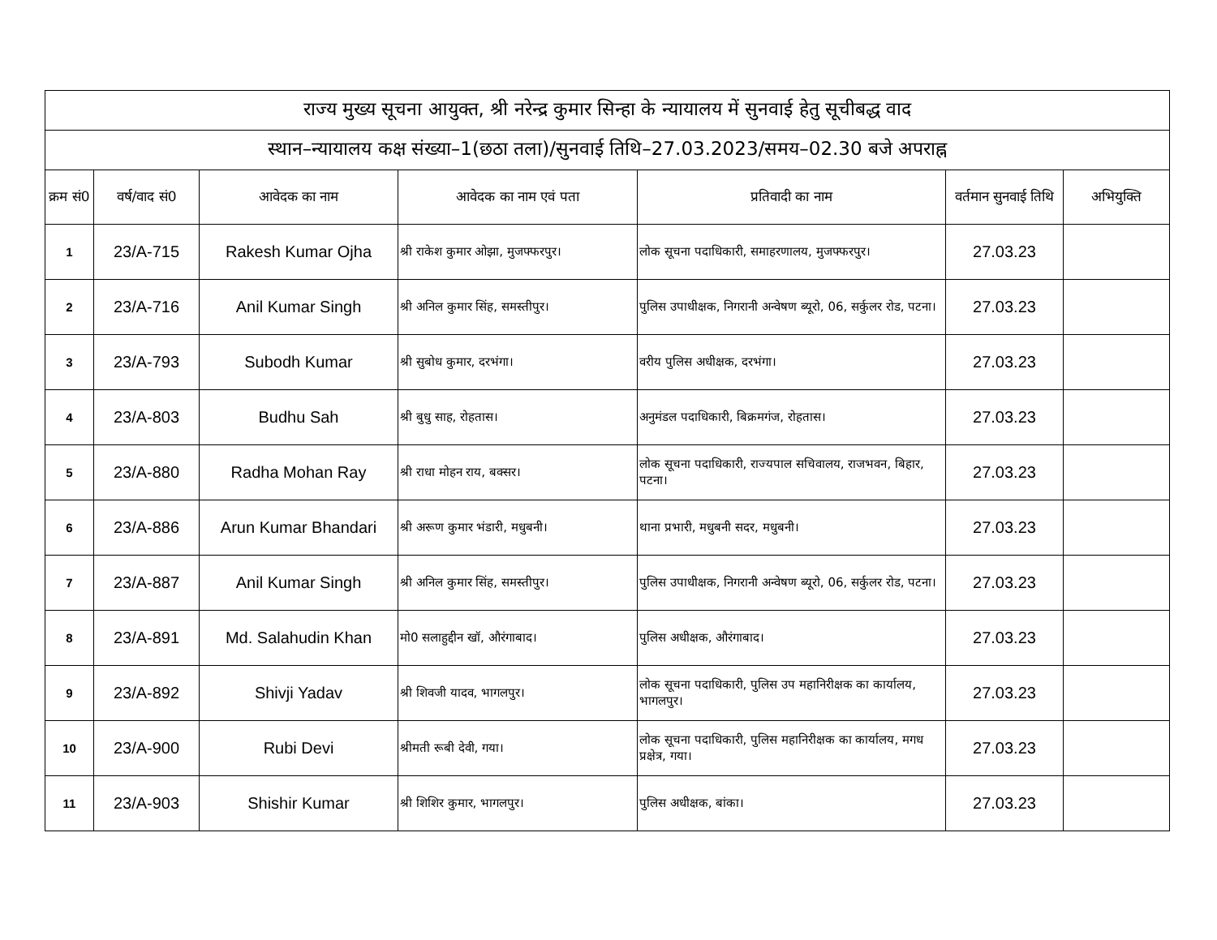| राज्य मुख्य सूचना आयुक्त, श्री नरेन्द्र कुमार सिन्हा के न्यायालय में सुनवाई हेतु सूचीबद्ध वाद | | | | | | |
| --- | --- | --- | --- | --- | --- | --- |
| स्थान–न्यायालय कक्ष संख्या–1(छठा तला)/सुनवाई तिथि–27.03.2023/समय–02.30 बजे अपराह्न | | | | | | |
| क्रम सं0 | वर्ष/वाद सं0 | आवेदक का नाम | आवेदक का नाम एवं पता | प्रतिवादी का नाम | वर्तमान सुनवाई तिथि | अभियुक्ति |
| 1 | 23/A-715 | Rakesh Kumar Ojha | श्री राकेश कुमार ओझा, मुजफ्फरपुर। | लोक सूचना पदाधिकारी, समाहरणालय, मुजफ्फरपुर। | 27.03.23 | |
| 2 | 23/A-716 | Anil Kumar Singh | श्री अनिल कुमार सिंह, समस्तीपुर। | पुलिस उपाधीक्षक, निगरानी अन्वेषण ब्यूरो, 06, सर्कुलर रोड, पटना। | 27.03.23 | |
| 3 | 23/A-793 | Subodh Kumar | श्री सुबोध कुमार, दरभंगा। | वरीय पुलिस अधीक्षक, दरभंगा। | 27.03.23 | |
| 4 | 23/A-803 | Budhu Sah | श्री बुधु साह, रोहतास। | अनुमंडल पदाधिकारी, बिक्रमगंज, रोहतास। | 27.03.23 | |
| 5 | 23/A-880 | Radha Mohan Ray | श्री राधा मोहन राय, बक्सर। | लोक सूचना पदाधिकारी, राज्यपाल सचिवालय, राजभवन, बिहार, पटना। | 27.03.23 | |
| 6 | 23/A-886 | Arun Kumar Bhandari | श्री अरूण कुमार भंडारी, मधुबनी। | थाना प्रभारी, मधुबनी सदर, मधुबनी। | 27.03.23 | |
| 7 | 23/A-887 | Anil Kumar Singh | श्री अनिल कुमार सिंह, समस्तीपुर। | पुलिस उपाधीक्षक, निगरानी अन्वेषण ब्यूरो, 06, सर्कुलर रोड, पटना। | 27.03.23 | |
| 8 | 23/A-891 | Md. Salahudin Khan | मो0 सलाहुद्दीन खॉ, औरंगाबाद। | पुलिस अधीक्षक, औरंगाबाद। | 27.03.23 | |
| 9 | 23/A-892 | Shivji Yadav | श्री शिवजी यादव, भागलपुर। | लोक सूचना पदाधिकारी, पुलिस उप महानिरीक्षक का कार्यालय, भागलपुर। | 27.03.23 | |
| 10 | 23/A-900 | Rubi Devi | श्रीमती रूबी देवी, गया। | लोक सूचना पदाधिकारी, पुलिस महानिरीक्षक का कार्यालय, मगध प्रक्षेत्र, गया। | 27.03.23 | |
| 11 | 23/A-903 | Shishir Kumar | श्री शिशिर कुमार, भागलपुर। | पुलिस अधीक्षक, बांका। | 27.03.23 | |